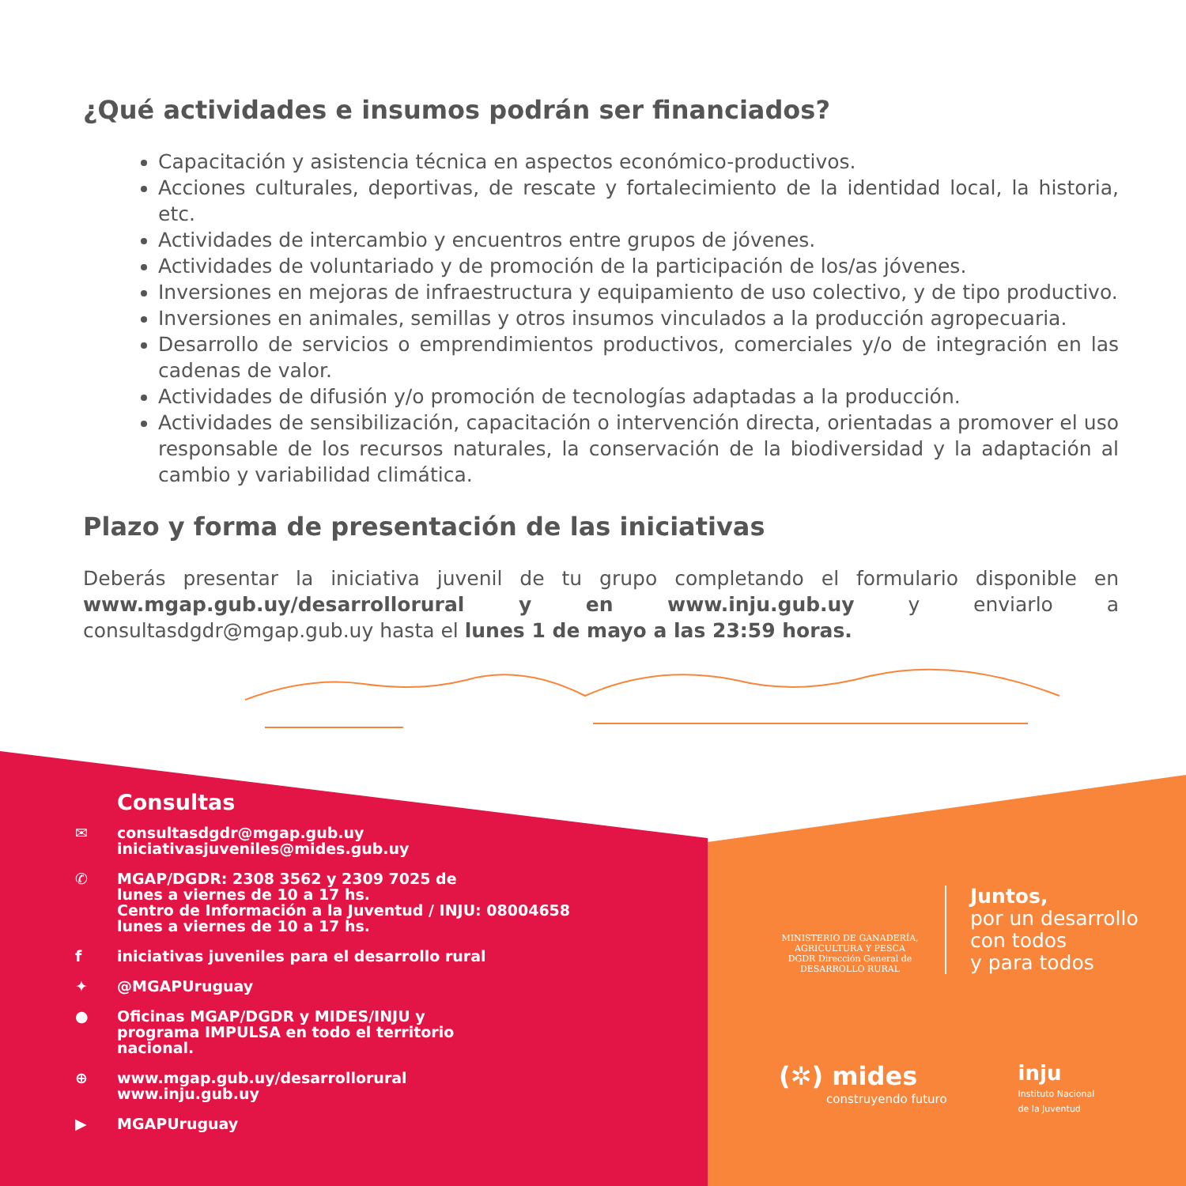¿Qué actividades e insumos podrán ser financiados?
Capacitación y asistencia técnica en aspectos económico-productivos.
Acciones culturales, deportivas, de rescate y fortalecimiento de la identidad local, la historia, etc.
Actividades de intercambio y encuentros entre grupos de jóvenes.
Actividades de voluntariado y de promoción de la participación de los/as jóvenes.
Inversiones en mejoras de infraestructura y equipamiento de uso colectivo, y de tipo productivo.
Inversiones en animales, semillas y otros insumos vinculados a la producción agropecuaria.
Desarrollo de servicios o emprendimientos productivos, comerciales y/o de integración en las cadenas de valor.
Actividades de difusión y/o promoción de tecnologías adaptadas a la producción.
Actividades de sensibilización, capacitación o intervención directa, orientadas a promover el uso responsable de los recursos naturales, la conservación de la biodiversidad y la adaptación al cambio y variabilidad climática.
Plazo y forma de presentación de las iniciativas
Deberás presentar la iniciativa juvenil de tu grupo completando el formulario disponible en www.mgap.gub.uy/desarrollorural y en www.inju.gub.uy y enviarlo a consultasdgdr@mgap.gub.uy hasta el lunes 1 de mayo a las 23:59 horas.
Consultas
✉ consultasdgdr@mgap.gub.uy
iniciativasjuveniles@mides.gub.uy
✆ MGAP/DGDR: 2308 3562 y 2309 7025 de
lunes a viernes de 10 a 17 hs.
Centro de Información a la Juventud / INJU: 08004658
lunes a viernes de 10 a 17 hs.
f iniciativas juveniles para el desarrollo rural
✦ @MGAPUruguay
● Oficinas MGAP/DGDR y MIDES/INJU y
programa IMPULSA en todo el territorio
nacional.
⊕ www.mgap.gub.uy/desarrollorural
www.inju.gub.uy
▶ MGAPUruguay
MINISTERIO DE GANADERÍA, AGRICULTURA Y PESCA
DGDR Dirección General de DESARROLLO RURAL
Juntos,
por un desarrollo
con todos
y para todos
(✲) mides
construyendo futuro
inju
Instituto Nacional
de la Juventud